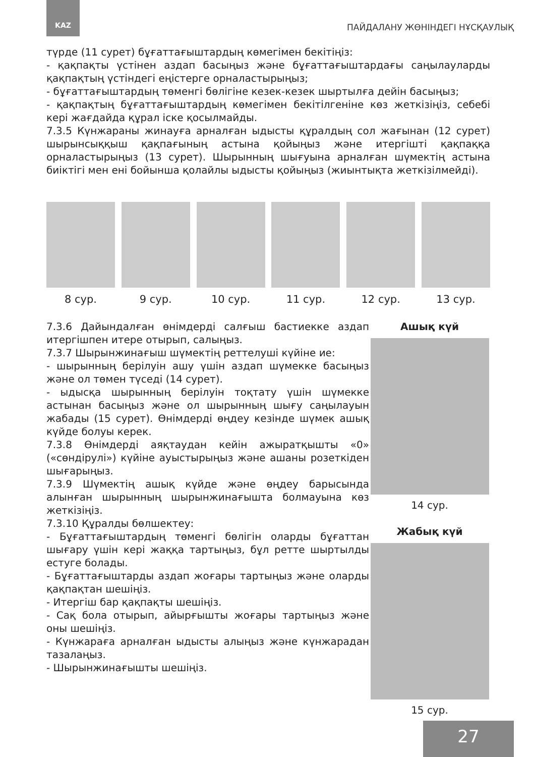KAZ ПАЙДАЛАНУ ЖӨНІНДЕГІ НҰСҚАУЛЫҚ
түрде (11 сурет) бұғаттағыштардың көмегімен бекітіңіз:
- қақпақты үстінен аздап басыңыз және бұғаттағыштардағы саңылауларды қақпақтың үстіндегі еңістерге орналастырыңыз;
- бұғаттағыштардың төменгі бөлігіне кезек-кезек шыртылға дейін басыңыз;
- қақпақтың бұғаттағыштардың көмегімен бекітілгеніне көз жеткізіңіз, себебі кері жағдайда құрал іске қосылмайды.
7.3.5 Күнжараны жинауға арналған ыдысты құралдың сол жағынан (12 сурет) шырынсыққыш қақпағының астына қойыңыз және итергішті қақпаққа орналастырыңыз (13 сурет). Шырынның шығуына арналған шүмектің астына биіктігі мен ені бойынша қолайлы ыдысты қойыңыз (жиынтықта жеткізілмейді).
8 сур. 9 сур. 10 сур. 11 сур. 12 сур. 13 сур.
7.3.6 Дайындалған өнімдерді салғыш бастиекке аздап итергішпен итере отырып, салыңыз.
7.3.7 Шырынжинағыш шүмектің реттелуші күйіне ие:
- шырынның берілуін ашу үшін аздап шүмекке басыңыз және ол төмен түседі (14 сурет).
- ыдысқа шырынның берілуін тоқтату үшін шүмекке астынан басыңыз және ол шырынның шығу саңылауын жабады (15 сурет). Өнімдерді өңдеу кезінде шүмек ашық күйде болуы керек.
7.3.8 Өнімдерді аяқтаудан кейін ажыратқышты «0» («сөндірулі») күйіне ауыстырыңыз және ашаны розеткіден шығарыңыз.
7.3.9 Шүмектің ашық күйде және өңдеу барысында алынған шырынның шырынжинағышта болмауына көз жеткізіңіз.
7.3.10 Құралды бөлшектеу:
- Бұғаттағыштардың төменгі бөлігін оларды бұғаттан шығару үшін кері жаққа тартыңыз, бұл ретте шыртылды естуге болады.
- Бұғаттағыштарды аздап жоғары тартыңыз және оларды қақпақтан шешіңіз.
- Итергіш бар қақпақты шешіңіз.
- Сақ бола отырып, айырғышты жоғары тартыңыз және оны шешіңіз.
- Күнжараға арналған ыдысты алыңыз және күнжарадан тазалаңыз.
- Шырынжинағышты шешіңіз.
Ашық күй
14 сур.
Жабық күй
15 сур.
27